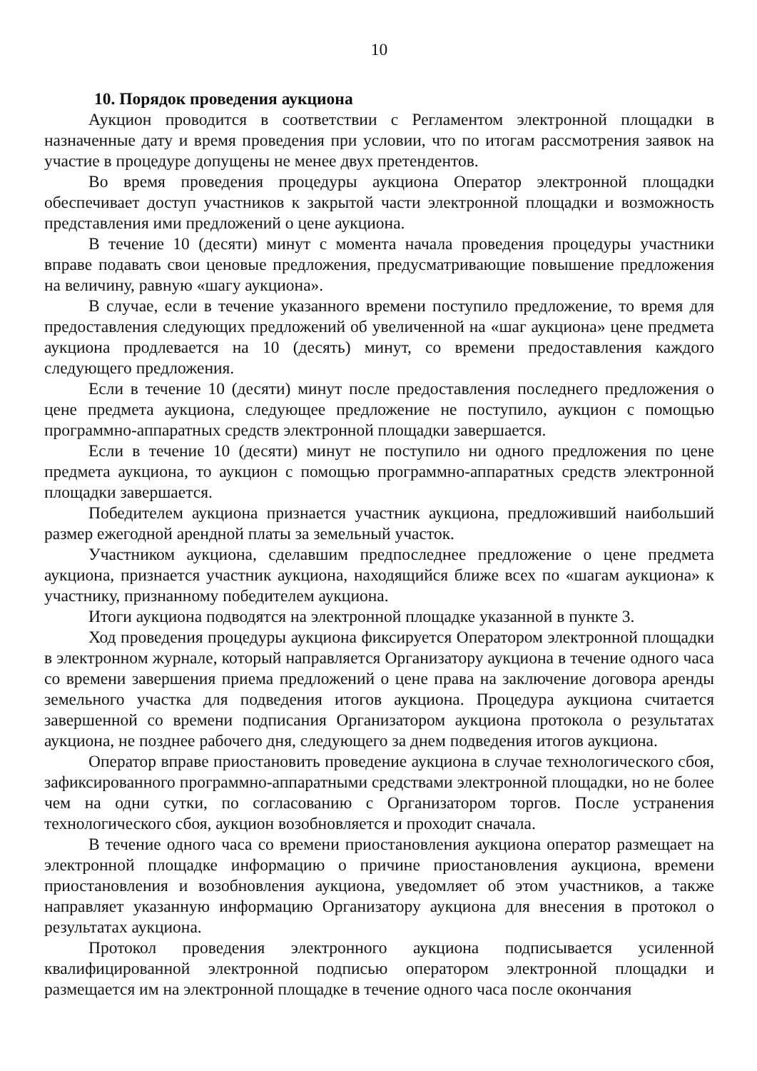10
10. Порядок проведения аукциона
Аукцион проводится в соответствии с Регламентом электронной площадки в назначенные дату и время проведения при условии, что по итогам рассмотрения заявок на участие в процедуре допущены не менее двух претендентов.
Во время проведения процедуры аукциона Оператор электронной площадки обеспечивает доступ участников к закрытой части электронной площадки и возможность представления ими предложений о цене аукциона.
В течение 10 (десяти) минут с момента начала проведения процедуры участники вправе подавать свои ценовые предложения, предусматривающие повышение предложения на величину, равную «шагу аукциона».
В случае, если в течение указанного времени поступило предложение, то время для предоставления следующих предложений об увеличенной на «шаг аукциона» цене предмета аукциона продлевается на 10 (десять) минут, со времени предоставления каждого следующего предложения.
Если в течение 10 (десяти) минут после предоставления последнего предложения о цене предмета аукциона, следующее предложение не поступило, аукцион с помощью программно-аппаратных средств электронной площадки завершается.
Если в течение 10 (десяти) минут не поступило ни одного предложения по цене предмета аукциона, то аукцион с помощью программно-аппаратных средств электронной площадки завершается.
Победителем аукциона признается участник аукциона, предложивший наибольший размер ежегодной арендной платы за земельный участок.
Участником аукциона, сделавшим предпоследнее предложение о цене предмета аукциона, признается участник аукциона, находящийся ближе всех по «шагам аукциона» к участнику, признанному победителем аукциона.
Итоги аукциона подводятся на электронной площадке указанной в пункте 3.
Ход проведения процедуры аукциона фиксируется Оператором электронной площадки в электронном журнале, который направляется Организатору аукциона в течение одного часа со времени завершения приема предложений о цене права на заключение договора аренды земельного участка для подведения итогов аукциона. Процедура аукциона считается завершенной со времени подписания Организатором аукциона протокола о результатах аукциона, не позднее рабочего дня, следующего за днем подведения итогов аукциона.
Оператор вправе приостановить проведение аукциона в случае технологического сбоя, зафиксированного программно-аппаратными средствами электронной площадки, но не более чем на одни сутки, по согласованию с Организатором торгов. После устранения технологического сбоя, аукцион возобновляется и проходит сначала.
В течение одного часа со времени приостановления аукциона оператор размещает на электронной площадке информацию о причине приостановления аукциона, времени приостановления и возобновления аукциона, уведомляет об этом участников, а также направляет указанную информацию Организатору аукциона для внесения в протокол о результатах аукциона.
Протокол проведения электронного аукциона подписывается усиленной квалифицированной электронной подписью оператором электронной площадки и размещается им на электронной площадке в течение одного часа после окончания